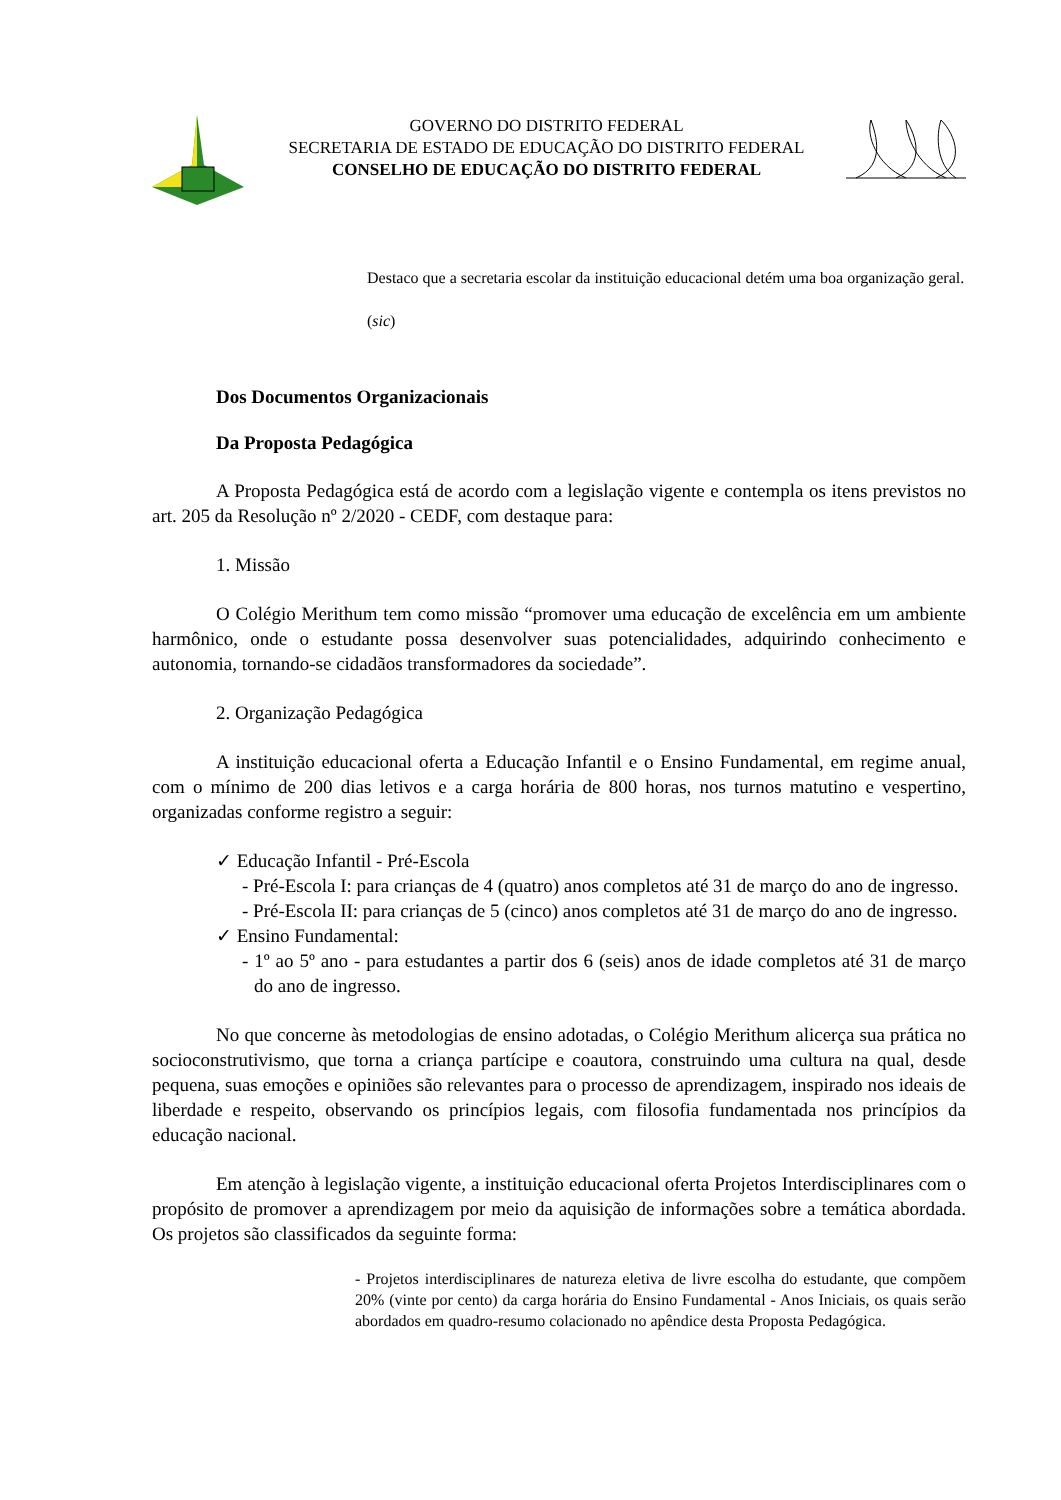GOVERNO DO DISTRITO FEDERAL
SECRETARIA DE ESTADO DE EDUCAÇÃO DO DISTRITO FEDERAL
CONSELHO DE EDUCAÇÃO DO DISTRITO FEDERAL
Destaco que a secretaria escolar da instituição educacional detém uma boa organização geral.
(sic)
Dos Documentos Organizacionais
Da Proposta Pedagógica
A Proposta Pedagógica está de acordo com a legislação vigente e contempla os itens previstos no art. 205 da Resolução nº 2/2020 - CEDF, com destaque para:
1. Missão
O Colégio Merithum tem como missão “promover uma educação de excelência em um ambiente harmônico, onde o estudante possa desenvolver suas potencialidades, adquirindo conhecimento e autonomia, tornando-se cidadãos transformadores da sociedade”.
2. Organização Pedagógica
A instituição educacional oferta a Educação Infantil e o Ensino Fundamental, em regime anual, com o mínimo de 200 dias letivos e a carga horária de 800 horas, nos turnos matutino e vespertino, organizadas conforme registro a seguir:
✓ Educação Infantil - Pré-Escola
- Pré-Escola I: para crianças de 4 (quatro) anos completos até 31 de março do ano de ingresso.
- Pré-Escola II: para crianças de 5 (cinco) anos completos até 31 de março do ano de ingresso.
✓ Ensino Fundamental:
- 1º ao 5º ano - para estudantes a partir dos 6 (seis) anos de idade completos até 31 de março do ano de ingresso.
No que concerne às metodologias de ensino adotadas, o Colégio Merithum alicerça sua prática no socioconstrutivismo, que torna a criança partícipe e coautora, construindo uma cultura na qual, desde pequena, suas emoções e opiniões são relevantes para o processo de aprendizagem, inspirado nos ideais de liberdade e respeito, observando os princípios legais, com filosofia fundamentada nos princípios da educação nacional.
Em atenção à legislação vigente, a instituição educacional oferta Projetos Interdisciplinares com o propósito de promover a aprendizagem por meio da aquisição de informações sobre a temática abordada. Os projetos são classificados da seguinte forma:
- Projetos interdisciplinares de natureza eletiva de livre escolha do estudante, que compõem 20% (vinte por cento) da carga horária do Ensino Fundamental - Anos Iniciais, os quais serão abordados em quadro-resumo colacionado no apêndice desta Proposta Pedagógica.